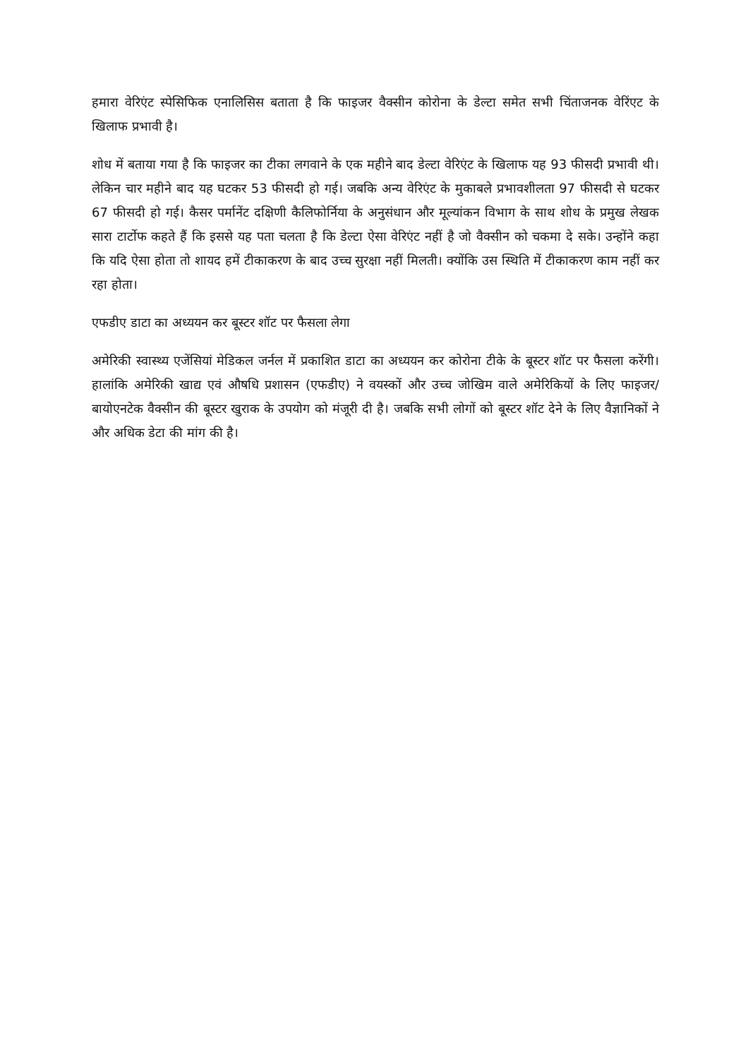हमारा वेरिएंट स्पेसिफिक एनालिसिस बताता है कि फाइजर वैक्सीन कोरोना के डेल्टा समेत सभी चिंताजनक वेरिंएट के खिलाफ प्रभावी है।
शोध में बताया गया है कि फाइजर का टीका लगवाने के एक महीने बाद डेल्टा वेरिएंट के खिलाफ यह 93 फीसदी प्रभावी थी। लेकिन चार महीने बाद यह घटकर 53 फीसदी हो गई। जबकि अन्य वेरिएंट के मुकाबले प्रभावशीलता 97 फीसदी से घटकर 67 फीसदी हो गई। कैसर पर्मानेंट दक्षिणी कैलिफोर्निया के अनुसंधान और मूल्यांकन विभाग के साथ शोध के प्रमुख लेखक सारा टार्टोफ कहते हैं कि इससे यह पता चलता है कि डेल्टा ऐसा वेरिएंट नहीं है जो वैक्सीन को चकमा दे सके। उन्होंने कहा कि यदि ऐसा होता तो शायद हमें टीकाकरण के बाद उच्च सुरक्षा नहीं मिलती। क्योंकि उस स्थिति में टीकाकरण काम नहीं कर रहा होता।
एफडीए डाटा का अध्ययन कर बूस्टर शॉट पर फैसला लेगा
अमेरिकी स्वास्थ्य एजेंसियां मेडिकल जर्नल में प्रकाशित डाटा का अध्ययन कर कोरोना टीके के बूस्टर शॉट पर फैसला करेंगी। हालांकि अमेरिकी खाद्य एवं औषधि प्रशासन (एफडीए) ने वयस्कों और उच्च जोखिम वाले अमेरिकियों के लिए फाइजर/बायोएनटेक वैक्सीन की बूस्टर खुराक के उपयोग को मंजूरी दी है। जबकि सभी लोगों को बूस्टर शॉट देने के लिए वैज्ञानिकों ने और अधिक डेटा की मांग की है।